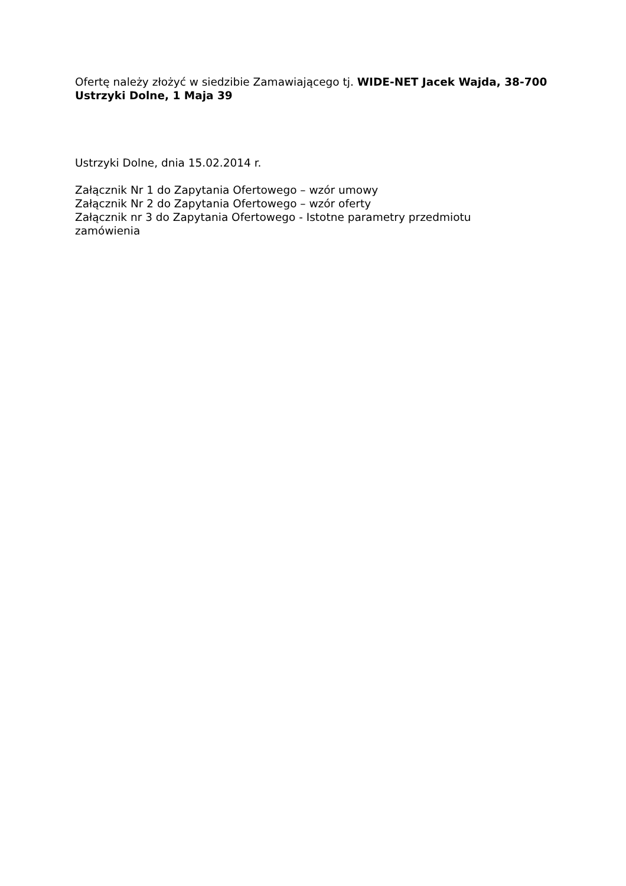Ofertę należy złożyć w siedzibie Zamawiającego tj. WIDE-NET Jacek Wajda, 38-700 Ustrzyki Dolne, 1 Maja 39
Ustrzyki Dolne, dnia 15.02.2014 r.
Załącznik Nr 1 do Zapytania Ofertowego – wzór umowy
Załącznik Nr 2 do Zapytania Ofertowego – wzór oferty
Załącznik nr 3 do Zapytania Ofertowego - Istotne parametry przedmiotu
zamówienia